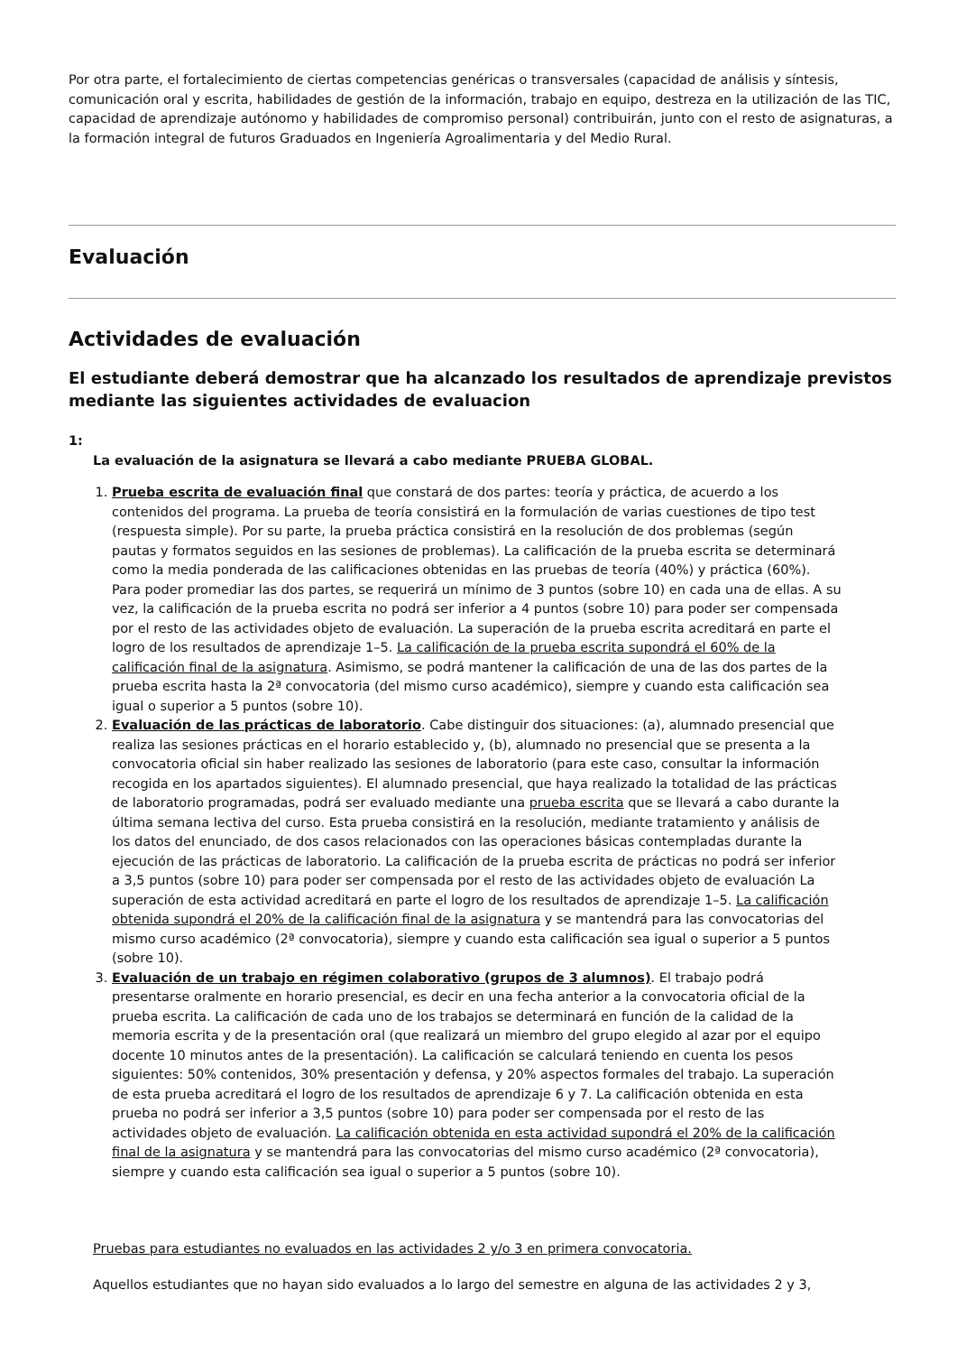Por otra parte, el fortalecimiento de ciertas competencias genéricas o transversales (capacidad de análisis y síntesis, comunicación oral y escrita, habilidades de gestión de la información, trabajo en equipo, destreza en la utilización de las TIC, capacidad de aprendizaje autónomo y habilidades de compromiso personal) contribuirán, junto con el resto de asignaturas, a la formación integral de futuros Graduados en Ingeniería Agroalimentaria y del Medio Rural.
Evaluación
Actividades de evaluación
El estudiante deberá demostrar que ha alcanzado los resultados de aprendizaje previstos mediante las siguientes actividades de evaluacion
1:
La evaluación de la asignatura se llevará a cabo mediante PRUEBA GLOBAL.
1. Prueba escrita de evaluación final que constará de dos partes: teoría y práctica, de acuerdo a los contenidos del programa. La prueba de teoría consistirá en la formulación de varias cuestiones de tipo test (respuesta simple). Por su parte, la prueba práctica consistirá en la resolución de dos problemas (según pautas y formatos seguidos en las sesiones de problemas). La calificación de la prueba escrita se determinará como la media ponderada de las calificaciones obtenidas en las pruebas de teoría (40%) y práctica (60%). Para poder promediar las dos partes, se requerirá un mínimo de 3 puntos (sobre 10) en cada una de ellas. A su vez, la calificación de la prueba escrita no podrá ser inferior a 4 puntos (sobre 10) para poder ser compensada por el resto de las actividades objeto de evaluación. La superación de la prueba escrita acreditará en parte el logro de los resultados de aprendizaje 1–5. La calificación de la prueba escrita supondrá el 60% de la calificación final de la asignatura. Asimismo, se podrá mantener la calificación de una de las dos partes de la prueba escrita hasta la 2ª convocatoria (del mismo curso académico), siempre y cuando esta calificación sea igual o superior a 5 puntos (sobre 10).
2. Evaluación de las prácticas de laboratorio. Cabe distinguir dos situaciones: (a), alumnado presencial que realiza las sesiones prácticas en el horario establecido y, (b), alumnado no presencial que se presenta a la convocatoria oficial sin haber realizado las sesiones de laboratorio (para este caso, consultar la información recogida en los apartados siguientes). El alumnado presencial, que haya realizado la totalidad de las prácticas de laboratorio programadas, podrá ser evaluado mediante una prueba escrita que se llevará a cabo durante la última semana lectiva del curso. Esta prueba consistirá en la resolución, mediante tratamiento y análisis de los datos del enunciado, de dos casos relacionados con las operaciones básicas contempladas durante la ejecución de las prácticas de laboratorio. La calificación de la prueba escrita de prácticas no podrá ser inferior a 3,5 puntos (sobre 10) para poder ser compensada por el resto de las actividades objeto de evaluación La superación de esta actividad acreditará en parte el logro de los resultados de aprendizaje 1–5. La calificación obtenida supondrá el 20% de la calificación final de la asignatura y se mantendrá para las convocatorias del mismo curso académico (2ª convocatoria), siempre y cuando esta calificación sea igual o superior a 5 puntos (sobre 10).
3. Evaluación de un trabajo en régimen colaborativo (grupos de 3 alumnos). El trabajo podrá presentarse oralmente en horario presencial, es decir en una fecha anterior a la convocatoria oficial de la prueba escrita. La calificación de cada uno de los trabajos se determinará en función de la calidad de la memoria escrita y de la presentación oral (que realizará un miembro del grupo elegido al azar por el equipo docente 10 minutos antes de la presentación). La calificación se calculará teniendo en cuenta los pesos siguientes: 50% contenidos, 30% presentación y defensa, y 20% aspectos formales del trabajo. La superación de esta prueba acreditará el logro de los resultados de aprendizaje 6 y 7. La calificación obtenida en esta prueba no podrá ser inferior a 3,5 puntos (sobre 10) para poder ser compensada por el resto de las actividades objeto de evaluación. La calificación obtenida en esta actividad supondrá el 20% de la calificación final de la asignatura y se mantendrá para las convocatorias del mismo curso académico (2ª convocatoria), siempre y cuando esta calificación sea igual o superior a 5 puntos (sobre 10).
Pruebas para estudiantes no evaluados en las actividades 2 y/o 3 en primera convocatoria.
Aquellos estudiantes que no hayan sido evaluados a lo largo del semestre en alguna de las actividades 2 y 3,